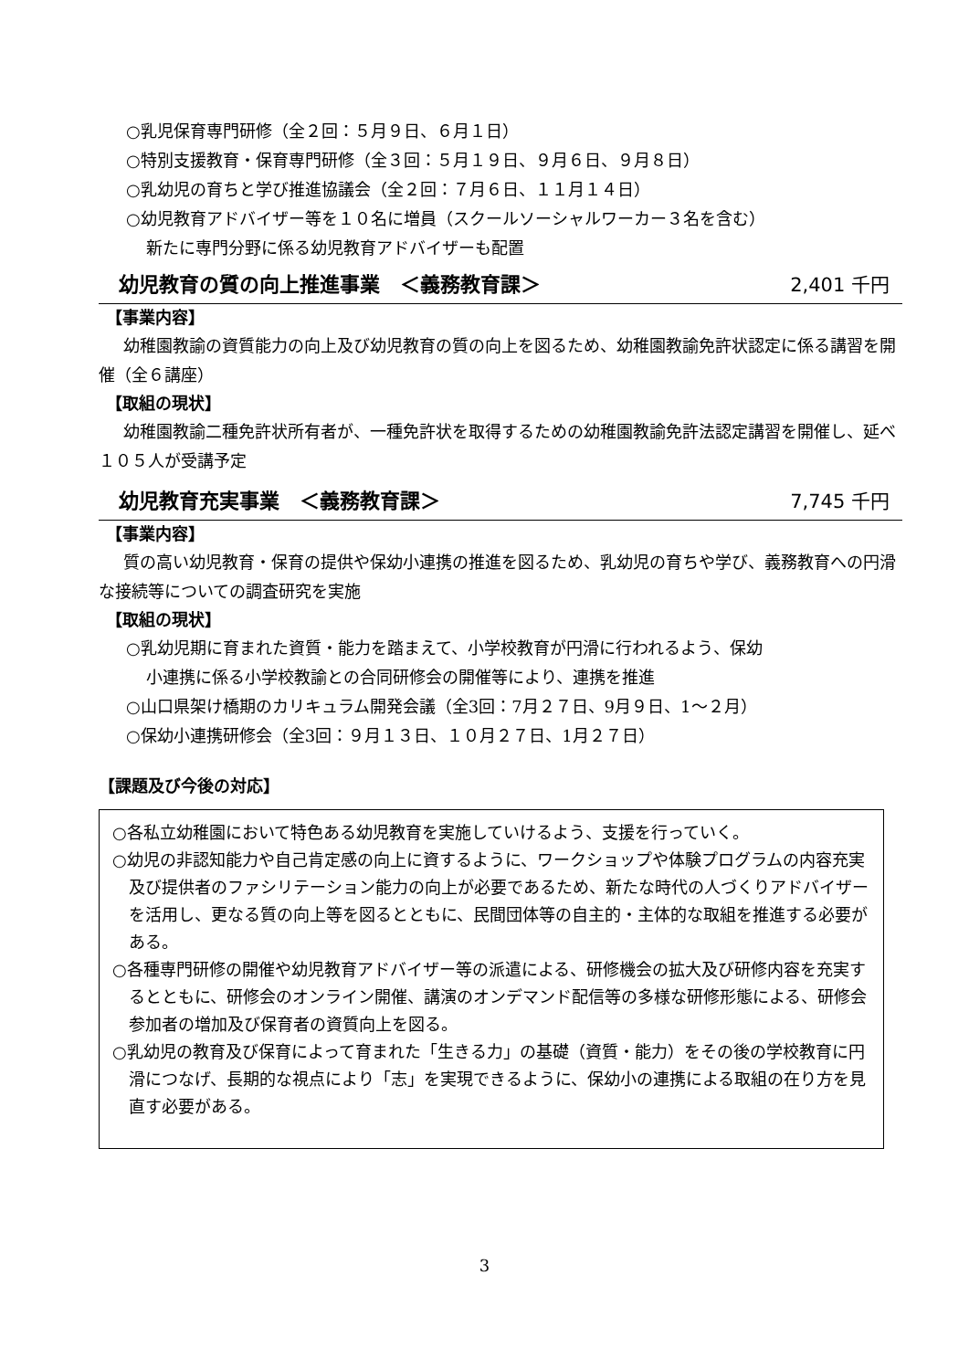○乳児保育専門研修（全２回：５月９日、６月１日）
○特別支援教育・保育専門研修（全３回：５月１９日、９月６日、９月８日）
○乳幼児の育ちと学び推進協議会（全２回：７月６日、１１月１４日）
○幼児教育アドバイザー等を１０名に増員（スクールソーシャルワーカー３名を含む）
新たに専門分野に係る幼児教育アドバイザーも配置
幼児教育の質の向上推進事業　＜義務教育課＞ 2,401 千円
【事業内容】
幼稚園教諭の資質能力の向上及び幼児教育の質の向上を図るため、幼稚園教諭免許状認定に係る講習を開催（全６講座）
【取組の現状】
幼稚園教諭二種免許状所有者が、一種免許状を取得するための幼稚園教諭免許法認定講習を開催し、延べ１０５人が受講予定
幼児教育充実事業　＜義務教育課＞ 7,745 千円
【事業内容】
質の高い幼児教育・保育の提供や保幼小連携の推進を図るため、乳幼児の育ちや学び、義務教育への円滑な接続等についての調査研究を実施
【取組の現状】
○乳幼児期に育まれた資質・能力を踏まえて、小学校教育が円滑に行われるよう、保幼
小連携に係る小学校教諭との合同研修会の開催等により、連携を推進
○山口県架け橋期のカリキュラム開発会議（全3回：7月２７日、9月９日、1～２月）
○保幼小連携研修会（全3回：９月１３日、１０月２７日、1月２７日）
【課題及び今後の対応】
○各私立幼稚園において特色ある幼児教育を実施していけるよう、支援を行っていく。
○幼児の非認知能力や自己肯定感の向上に資するように、ワークショップや体験プログラムの内容充実及び提供者のファシリテーション能力の向上が必要であるため、新たな時代の人づくりアドバイザーを活用し、更なる質の向上等を図るとともに、民間団体等の自主的・主体的な取組を推進する必要がある。
○各種専門研修の開催や幼児教育アドバイザー等の派遣による、研修機会の拡大及び研修内容を充実するとともに、研修会のオンライン開催、講演のオンデマンド配信等の多様な研修形態による、研修会参加者の増加及び保育者の資質向上を図る。
○乳幼児の教育及び保育によって育まれた「生きる力」の基礎（資質・能力）をその後の学校教育に円滑につなげ、長期的な視点により「志」を実現できるように、保幼小の連携による取組の在り方を見直す必要がある。
3